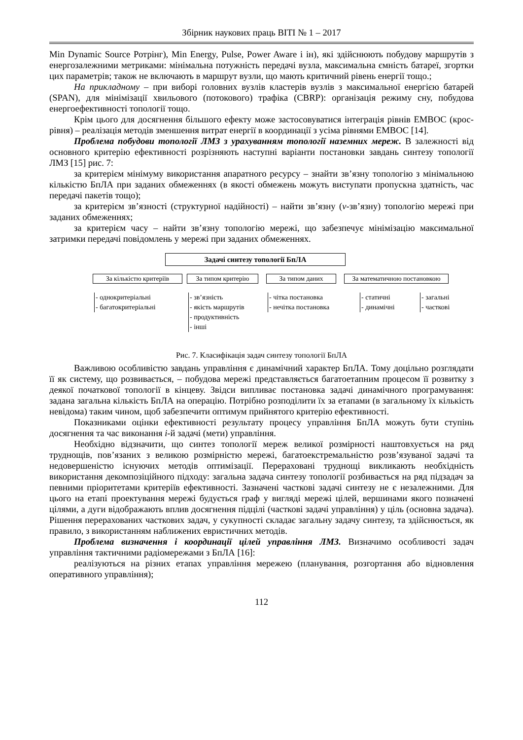Збірник наукових праць ВІТІ № 1 – 2017
Min Dynamic Source Ротрінг), Min Energy, Pulse, Power Aware і ін), які здійснюють побудову маршрутів з енергозалежними метриками: мінімальна потужність передачі вузла, максимальна ємність батареї, згортки цих параметрів; також не включають в маршрут вузли, що мають критичний рівень енергії тощо.;
На прикладному – при виборі головних вузлів кластерів вузлів з максимальної енергією батарей (SPAN), для мінімізації хвильового (потокового) трафіка (CBRP): організація режиму сну, побудова енергоефективності топології тощо.
Крім цього для досягнення більшого ефекту може застосовуватися інтеграція рівнів ЕМВОС (крос-рівня) – реалізація методів зменшення витрат енергії в координації з усіма рівнями ЕМВОС [14].
Проблема побудови топології ЛМЗ з урахуванням топології наземних мереж. В залежності від основного критерію ефективності розрізняють наступні варіанти постановки завдань синтезу топології ЛМЗ [15] рис. 7:
за критерієм мінімуму використання апаратного ресурсу – знайти зв’язну топологію з мінімальною кількістю БпЛА при заданих обмеженнях (в якості обмежень можуть виступати пропускна здатність, час передачі пакетів тощо);
за критерієм зв’язності (структурної надійності) – найти зв’язну (v-зв’язну) топологію мережі при заданих обмеженнях;
за критерієм часу – найти зв’язну топологію мережі, що забезпечує мінімізацію максимальної затримки передачі повідомлень у мережі при заданих обмеженнях.
Задачі синтезу топології БпЛА
За кількістю критеріїв За типом критерію За типом даних
За математичною постановкою
- однокритеріальні
- багатокритеріальні
- зв’язність
- якість маршрутів
- продуктивність
- інші
- чітка постановка
- нечітка постановка
- статичні
- динамічні
- загальні
- часткові
Рис. 7. Класифікація задач синтезу топології БпЛА
Важливою особливістю завдань управління є динамічний характер БпЛА. Тому доцільно розглядати її як систему, що розвивається, – побудова мережі представляється багатоетапним процесом її розвитку з деякої початкової топології в кінцеву. Звідси випливає постановка задачі динамічного програмування: задана загальна кількість БпЛА на операцію. Потрібно розподілити їх за етапами (в загальному їх кількість невідома) таким чином, щоб забезпечити оптимум прийнятого критерію ефективності.
Показниками оцінки ефективності результату процесу управління БпЛА можуть бути ступінь досягнення та час виконання i-й задачі (мети) управління.
Необхідно відзначити, що синтез топології мереж великої розмірності наштовхується на ряд труднощів, пов’язаних з великою розмірністю мережі, багатоекстремальністю розв’язуваної задачі та недовершеністю існуючих методів оптимізації. Перераховані труднощі викликають необхідність використання декомпозіційного підходу: загальна задача синтезу топології розбивається на ряд підзадач за певними пріоритетами критеріїв ефективності. Зазначені часткові задачі синтезу не є незалежними. Для цього на етапі проектування мережі будується граф у вигляді мережі цілей, вершинами якого позначені цілями, а дуги відображають вплив досягнення підцілі (часткові задачі управління) у ціль (основна задача). Рішення перерахованих часткових задач, у сукупності складає загальну задачу синтезу, та здійснюється, як правило, з використанням наближених евристичних методів.
Проблема визначення і координації цілей управління ЛМЗ. Визначимо особливості задач управління тактичними радіомережами з БпЛА [16]:
реалізуються на різних етапах управління мережею (планування, розгортання або відновлення оперативного управління);
112